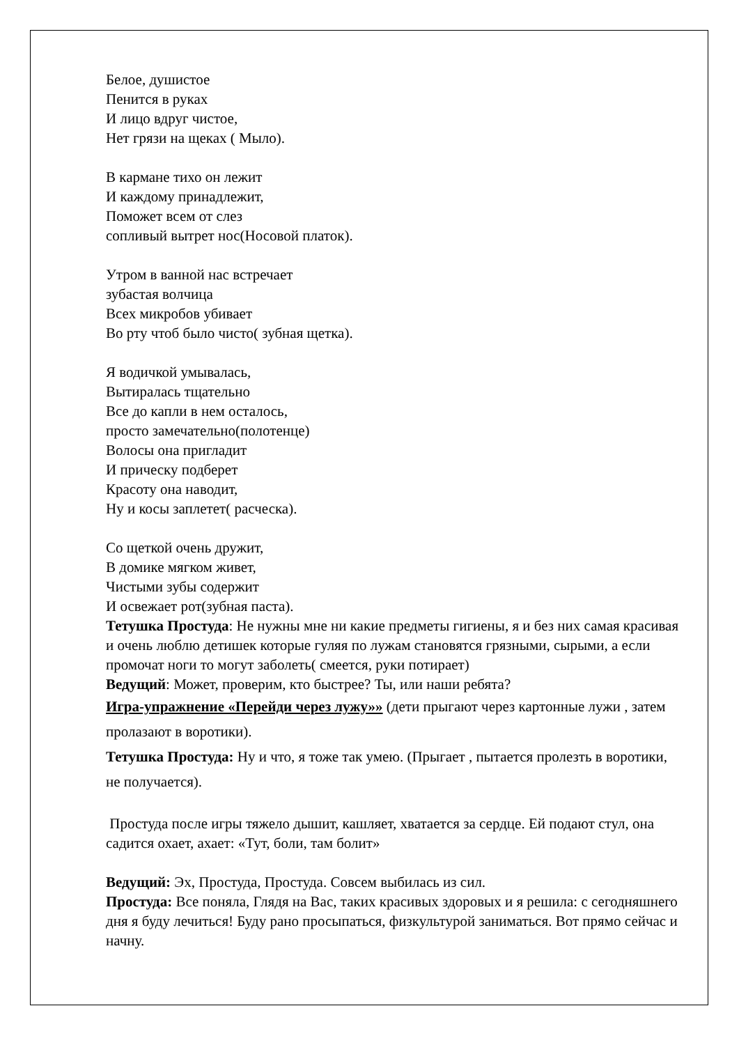Белое, душистое
Пенится в руках
И лицо вдруг чистое,
Нет грязи на щеках ( Мыло).
В кармане тихо он лежит
И каждому принадлежит,
Поможет всем от слез
сопливый вытрет нос(Носовой платок).
Утром в ванной нас встречает
зубастая волчица
Всех микробов убивает
Во рту чтоб было чисто( зубная щетка).
Я водичкой умывалась,
Вытиралась тщательно
Все до капли в нем осталось,
просто замечательно(полотенце)
Волосы она пригладит
И прическу подберет
Красоту она наводит,
Ну и косы заплетет( расческа).
Со щеткой очень дружит,
В домике мягком живет,
Чистыми зубы содержит
И освежает рот(зубная паста).
Тетушка Простуда: Не нужны мне ни какие предметы гигиены, я и без них самая красивая и очень люблю детишек которые гуляя по лужам становятся грязными, сырыми, а если промочат ноги то могут заболеть( смеется, руки потирает)
Ведущий: Может, проверим, кто быстрее? Ты, или наши ребята?
Игра-упражнение «Перейди через лужу»» (дети прыгают через картонные лужи , затем пролазают в воротики).
Тетушка Простуда: Ну и что, я тоже так умею. (Прыгает , пытается пролезть в воротики, не получается).
Простуда после игры тяжело дышит, кашляет, хватается за сердце. Ей подают стул, она садится охает, ахает: «Тут, боли, там болит»
Ведущий: Эх, Простуда, Простуда. Совсем выбилась из сил.
Простуда: Все поняла, Глядя на Вас, таких красивых здоровых и я решила: с сегодняшнего дня я буду лечиться! Буду рано просыпаться, физкультурой заниматься. Вот прямо сейчас и начну.